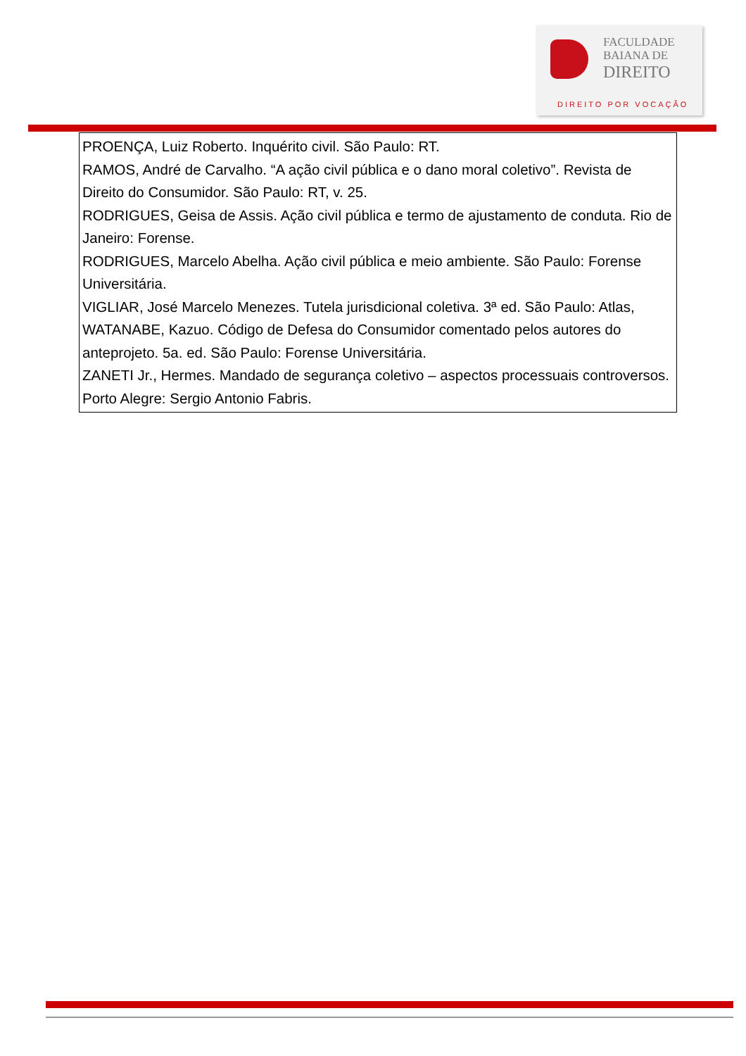FACULDADE
BAIANA DE
DIREITO
DIREITO POR VOCAÇÃO
| PROENÇA, Luiz Roberto. Inquérito civil. São Paulo: RT. RAMOS, André de Carvalho. “A ação civil pública e o dano moral coletivo”. Revista de Direito do Consumidor. São Paulo: RT, v. 25. RODRIGUES, Geisa de Assis. Ação civil pública e termo de ajustamento de conduta. Rio de Janeiro: Forense. RODRIGUES, Marcelo Abelha. Ação civil pública e meio ambiente. São Paulo: Forense Universitária. VIGLIAR, José Marcelo Menezes. Tutela jurisdicional coletiva. 3ª ed. São Paulo: Atlas, WATANABE, Kazuo. Código de Defesa do Consumidor comentado pelos autores do anteprojeto. 5a. ed. São Paulo: Forense Universitária. ZANETI Jr., Hermes. Mandado de segurança coletivo – aspectos processuais controversos. Porto Alegre: Sergio Antonio Fabris. |